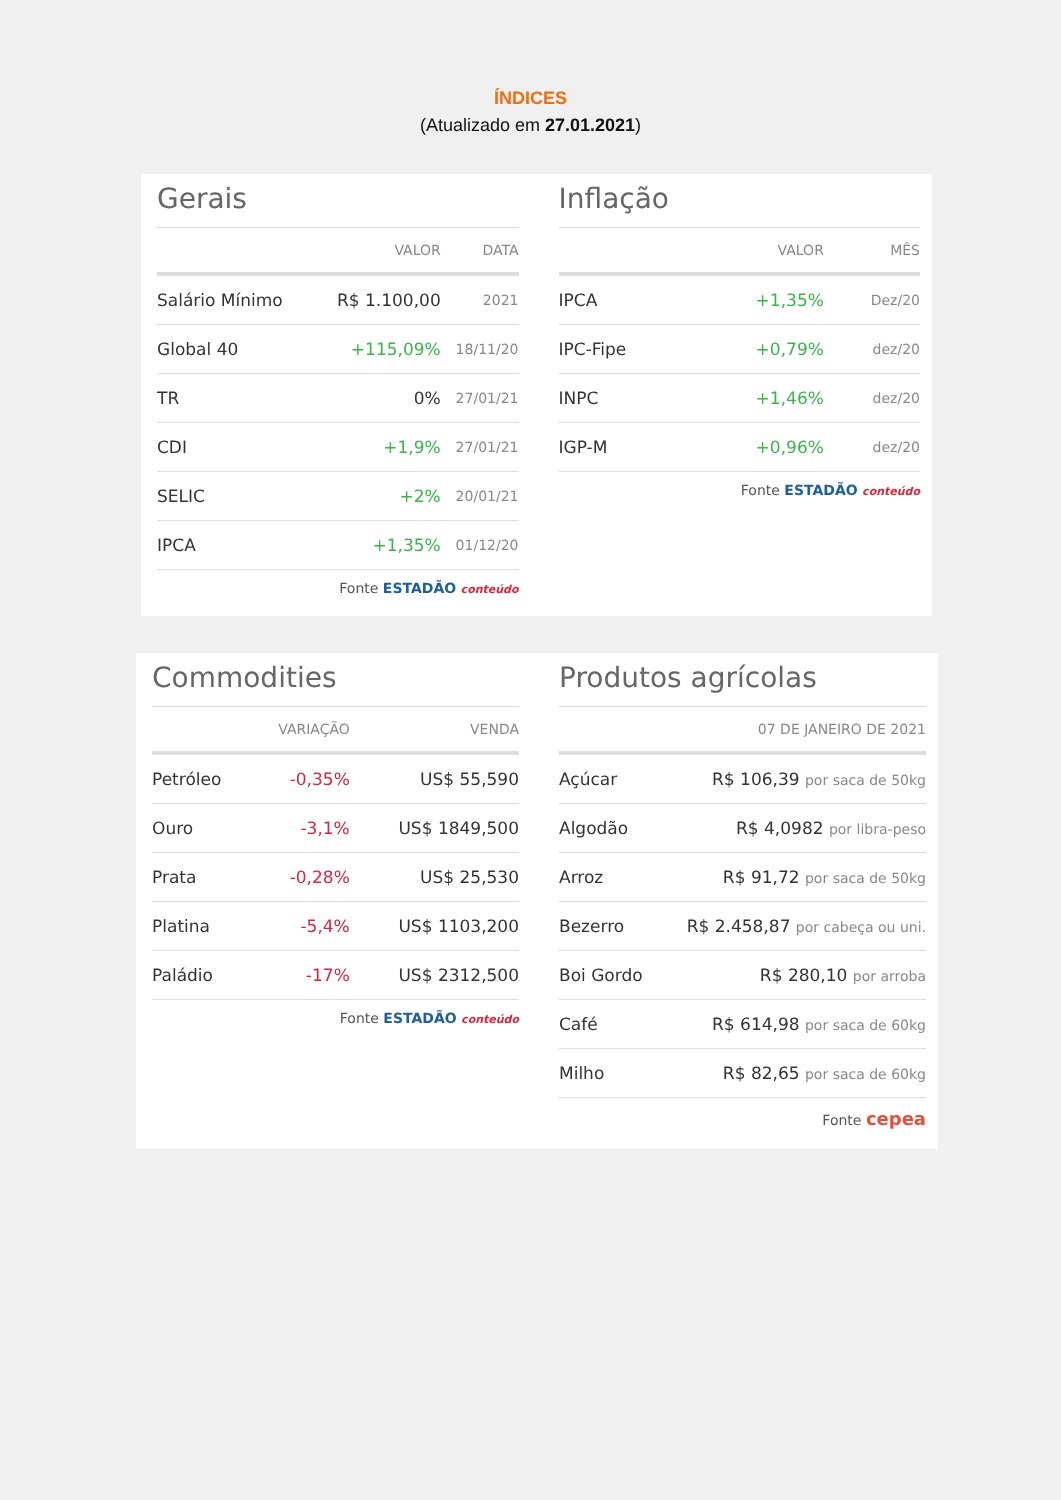ÍNDICES
(Atualizado em 27.01.2021)
Gerais
| | VALOR | DATA |
| --- | --- | --- |
| Salário Mínimo | R$ 1.100,00 | 2021 |
| Global 40 | +115,09% | 18/11/20 |
| TR | 0% | 27/01/21 |
| CDI | +1,9% | 27/01/21 |
| SELIC | +2% | 20/01/21 |
| IPCA | +1,35% | 01/12/20 |
Fonte ESTADÃO conteúdo
Inflação
| | VALOR | MÊS |
| --- | --- | --- |
| IPCA | +1,35% | Dez/20 |
| IPC-Fipe | +0,79% | dez/20 |
| INPC | +1,46% | dez/20 |
| IGP-M | +0,96% | dez/20 |
Fonte ESTADÃO conteúdo
Commodities
| | VARIAÇÃO | VENDA |
| --- | --- | --- |
| Petróleo | -0,35% | US$ 55,590 |
| Ouro | -3,1% | US$ 1849,500 |
| Prata | -0,28% | US$ 25,530 |
| Platina | -5,4% | US$ 1103,200 |
| Paládio | -17% | US$ 2312,500 |
Fonte ESTADÃO conteúdo
Produtos agrícolas
| | 07 DE JANEIRO DE 2021 |
| --- | --- |
| Açúcar | R$ 106,39 por saca de 50kg |
| Algodão | R$ 4,0982 por libra-peso |
| Arroz | R$ 91,72 por saca de 50kg |
| Bezerro | R$ 2.458,87 por cabeça ou uni. |
| Boi Gordo | R$ 280,10 por arroba |
| Café | R$ 614,98 por saca de 60kg |
| Milho | R$ 82,65 por saca de 60kg |
Fonte cepea